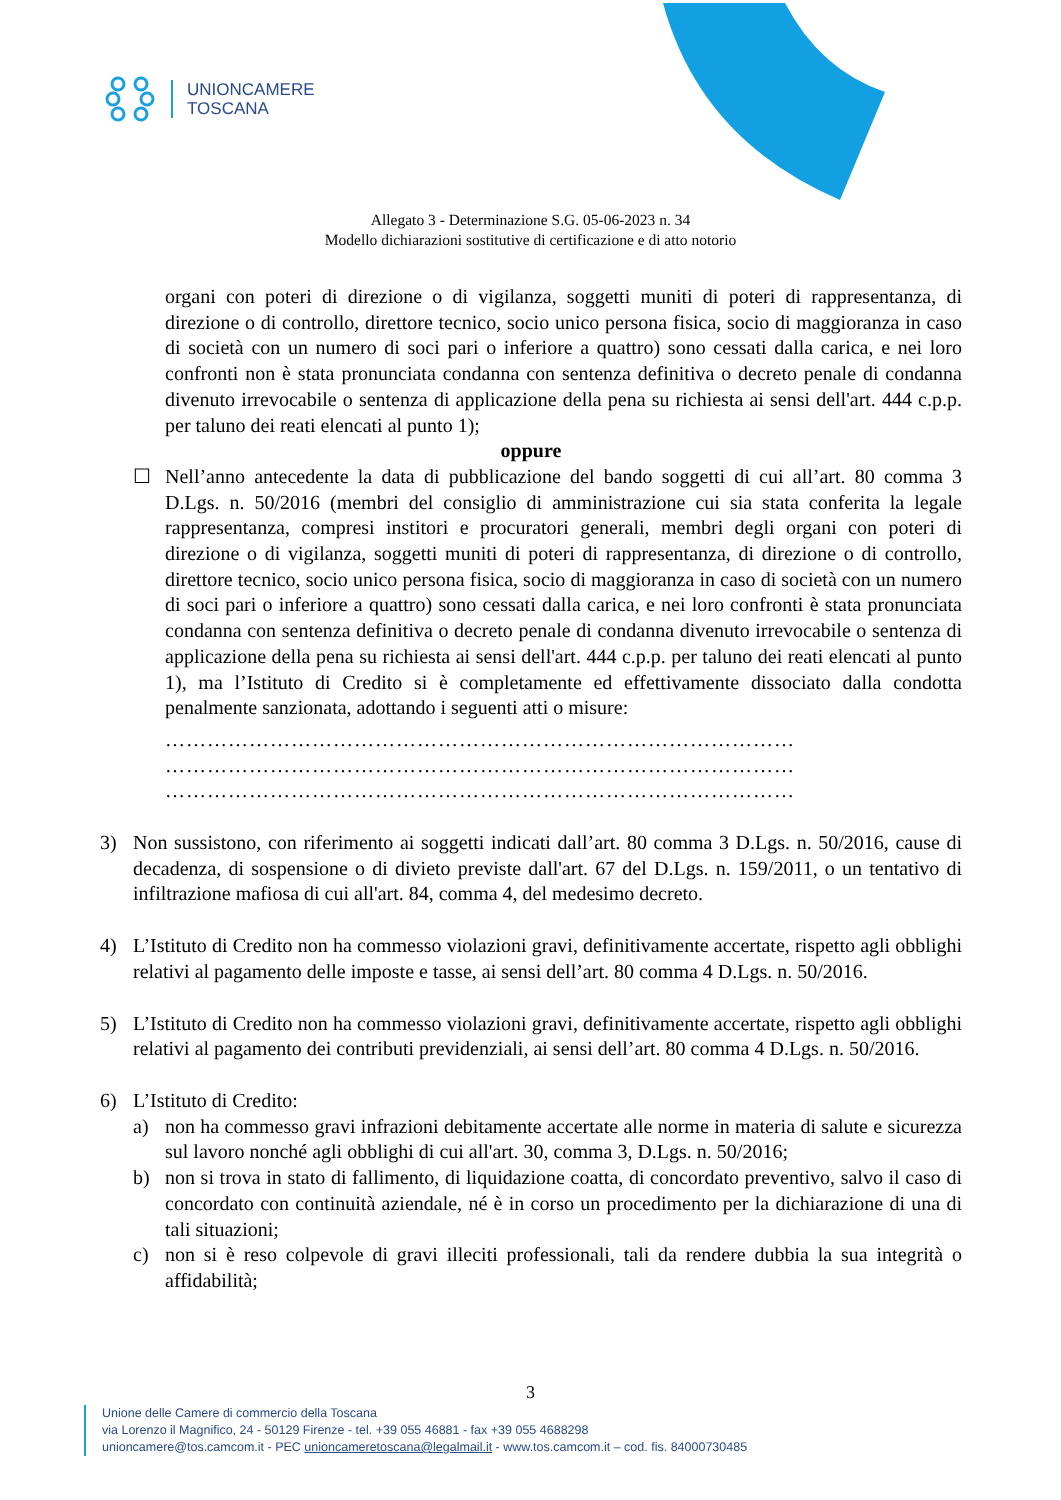UNIONCAMERE
TOSCANA
Allegato 3 - Determinazione S.G. 05-06-2023 n. 34
Modello dichiarazioni sostitutive di certificazione e di atto notorio
organi con poteri di direzione o di vigilanza, soggetti muniti di poteri di rappresentanza, di direzione o di controllo, direttore tecnico, socio unico persona fisica, socio di maggioranza in caso di società con un numero di soci pari o inferiore a quattro) sono cessati dalla carica, e nei loro confronti non è stata pronunciata condanna con sentenza definitiva o decreto penale di condanna divenuto irrevocabile o sentenza di applicazione della pena su richiesta ai sensi dell'art. 444 c.p.p. per taluno dei reati elencati al punto 1);
oppure
☐ Nell’anno antecedente la data di pubblicazione del bando soggetti di cui all’art. 80 comma 3 D.Lgs. n. 50/2016 (membri del consiglio di amministrazione cui sia stata conferita la legale rappresentanza, compresi institori e procuratori generali, membri degli organi con poteri di direzione o di vigilanza, soggetti muniti di poteri di rappresentanza, di direzione o di controllo, direttore tecnico, socio unico persona fisica, socio di maggioranza in caso di società con un numero di soci pari o inferiore a quattro) sono cessati dalla carica, e nei loro confronti è stata pronunciata condanna con sentenza definitiva o decreto penale di condanna divenuto irrevocabile o sentenza di applicazione della pena su richiesta ai sensi dell'art. 444 c.p.p. per taluno dei reati elencati al punto 1), ma l’Istituto di Credito si è completamente ed effettivamente dissociato dalla condotta penalmente sanzionata, adottando i seguenti atti o misure:
………………………………………………………………………………
………………………………………………………………………………
………………………………………………………………………………
3) Non sussistono, con riferimento ai soggetti indicati dall’art. 80 comma 3 D.Lgs. n. 50/2016, cause di decadenza, di sospensione o di divieto previste dall'art. 67 del D.Lgs. n. 159/2011, o un tentativo di infiltrazione mafiosa di cui all'art. 84, comma 4, del medesimo decreto.
4) L’Istituto di Credito non ha commesso violazioni gravi, definitivamente accertate, rispetto agli obblighi relativi al pagamento delle imposte e tasse, ai sensi dell’art. 80 comma 4 D.Lgs. n. 50/2016.
5) L’Istituto di Credito non ha commesso violazioni gravi, definitivamente accertate, rispetto agli obblighi relativi al pagamento dei contributi previdenziali, ai sensi dell’art. 80 comma 4 D.Lgs. n. 50/2016.
6) L’Istituto di Credito:
a) non ha commesso gravi infrazioni debitamente accertate alle norme in materia di salute e sicurezza sul lavoro nonché agli obblighi di cui all'art. 30, comma 3, D.Lgs. n. 50/2016;
b) non si trova in stato di fallimento, di liquidazione coatta, di concordato preventivo, salvo il caso di concordato con continuità aziendale, né è in corso un procedimento per la dichiarazione di una di tali situazioni;
c) non si è reso colpevole di gravi illeciti professionali, tali da rendere dubbia la sua integrità o affidabilità;
3
Unione delle Camere di commercio della Toscana
via Lorenzo il Magnifico, 24 - 50129 Firenze - tel. +39 055 46881 - fax +39 055 4688298
unioncamere@tos.camcom.it - PEC unioncameretoscana@legalmail.it - www.tos.camcom.it – cod. fis. 84000730485